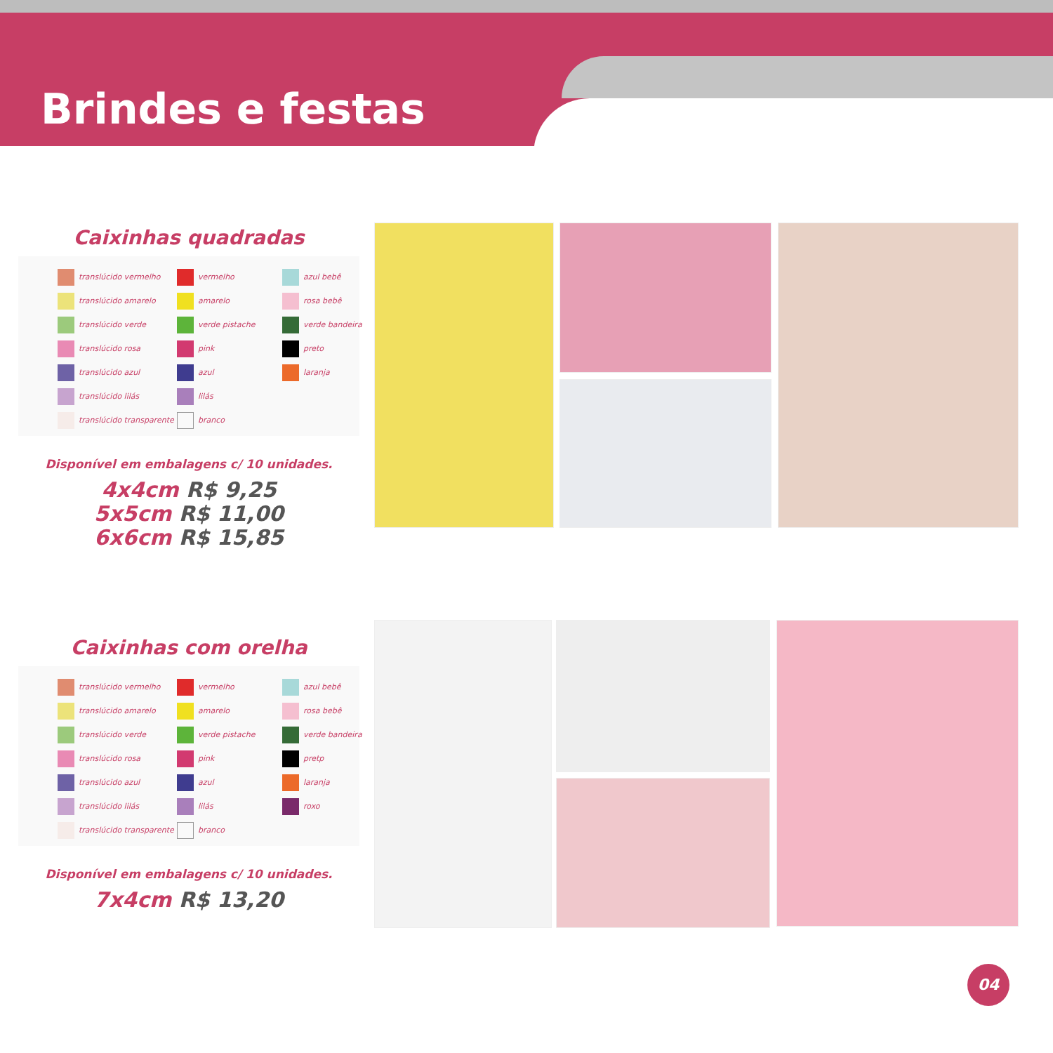Brindes e festas
Caixinhas quadradas
translúcido vermelho
vermelho
azul bebê
translúcido amarelo
amarelo
rosa bebê
translúcido verde
verde pistache
verde bandeira
translúcido rosa
pink
preto
translúcido azul
azul
laranja
translúcido lilás
lilás
translúcido transparente
branco
Disponível em embalagens c/ 10 unidades.
4x4cm R$ 9,25
5x5cm R$ 11,00
6x6cm R$ 15,85
Caixinhas com orelha
translúcido vermelho
vermelho
azul bebê
translúcido amarelo
amarelo
rosa bebê
translúcido verde
verde pistache
verde bandeira
translúcido rosa
pink
pretp
translúcido azul
azul
laranja
translúcido lilás
lilás
roxo
translúcido transparente
branco
Disponível em embalagens c/ 10 unidades.
7x4cm R$ 13,20
04